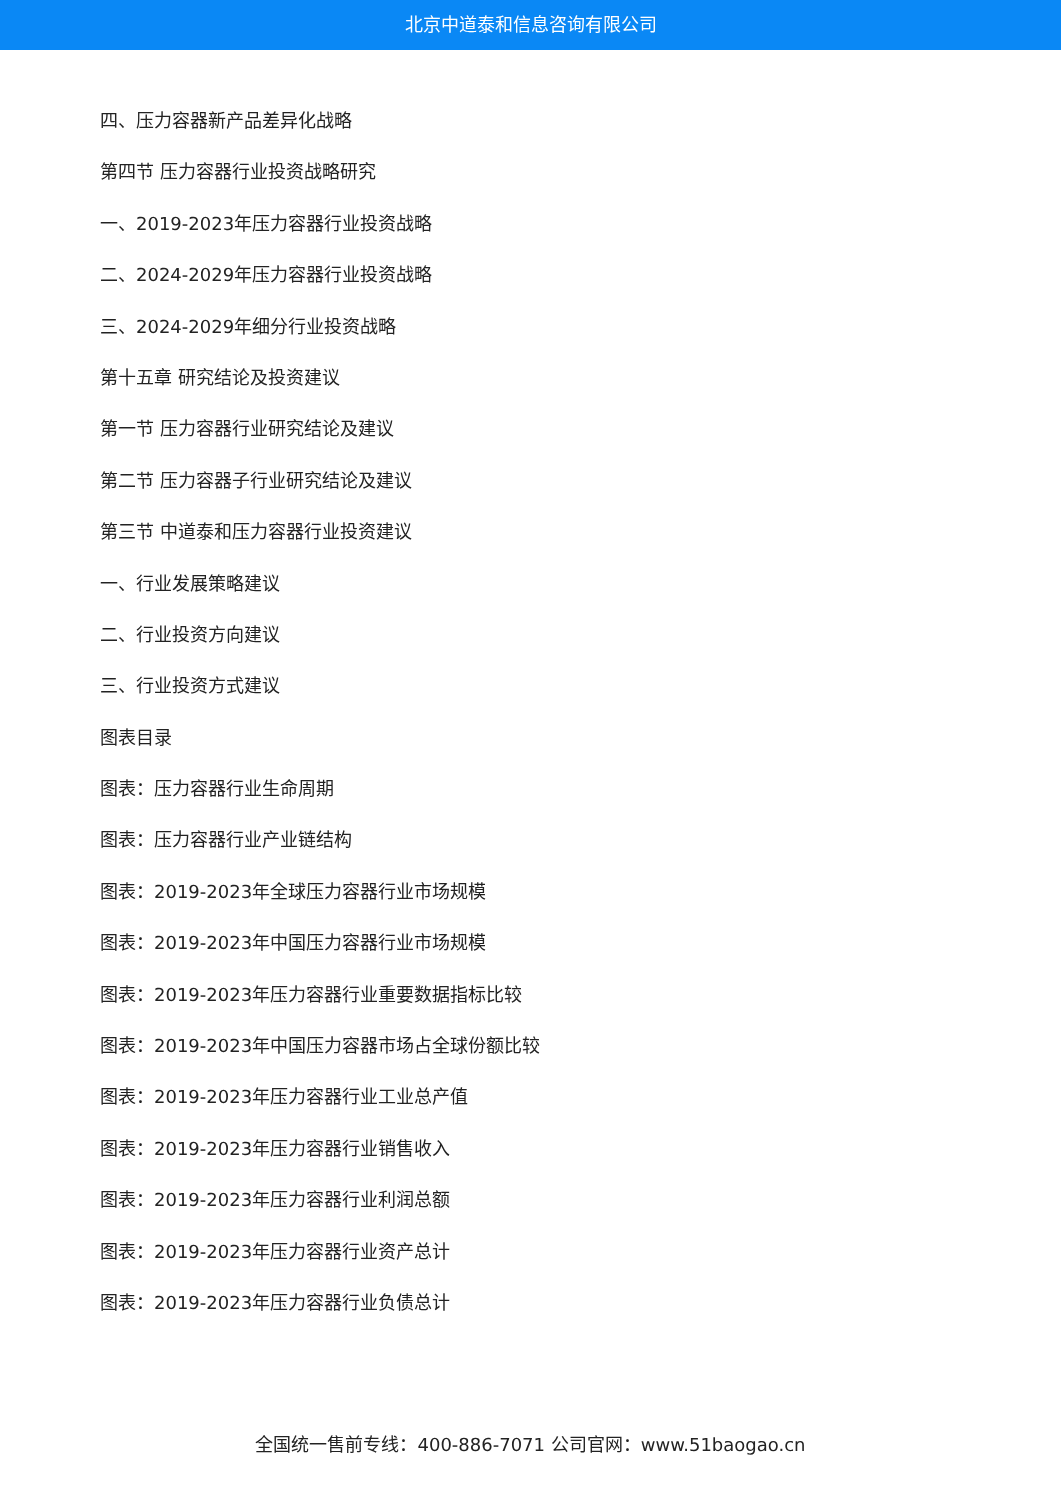北京中道泰和信息咨询有限公司
四、压力容器新产品差异化战略
第四节 压力容器行业投资战略研究
一、2019-2023年压力容器行业投资战略
二、2024-2029年压力容器行业投资战略
三、2024-2029年细分行业投资战略
第十五章 研究结论及投资建议
第一节 压力容器行业研究结论及建议
第二节 压力容器子行业研究结论及建议
第三节 中道泰和压力容器行业投资建议
一、行业发展策略建议
二、行业投资方向建议
三、行业投资方式建议
图表目录
图表：压力容器行业生命周期
图表：压力容器行业产业链结构
图表：2019-2023年全球压力容器行业市场规模
图表：2019-2023年中国压力容器行业市场规模
图表：2019-2023年压力容器行业重要数据指标比较
图表：2019-2023年中国压力容器市场占全球份额比较
图表：2019-2023年压力容器行业工业总产值
图表：2019-2023年压力容器行业销售收入
图表：2019-2023年压力容器行业利润总额
图表：2019-2023年压力容器行业资产总计
图表：2019-2023年压力容器行业负债总计
全国统一售前专线：400-886-7071 公司官网：www.51baogao.cn